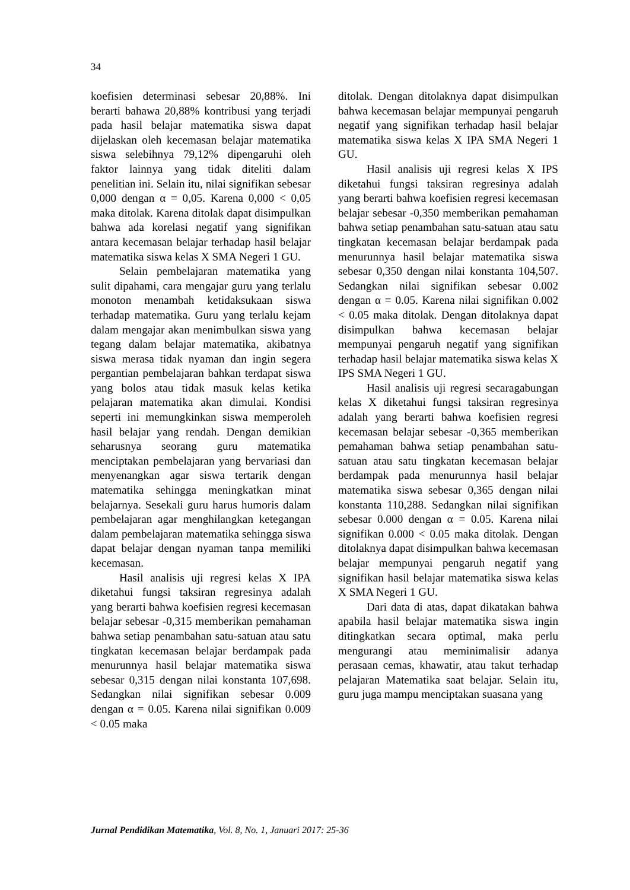34
koefisien determinasi sebesar 20,88%. Ini berarti bahawa 20,88% kontribusi yang terjadi pada hasil belajar matematika siswa dapat dijelaskan oleh kecemasan belajar matematika siswa selebihnya 79,12% dipengaruhi oleh faktor lainnya yang tidak diteliti dalam penelitian ini. Selain itu, nilai signifikan sebesar 0,000 dengan α = 0,05. Karena 0,000 < 0,05 maka ditolak. Karena ditolak dapat disimpulkan bahwa ada korelasi negatif yang signifikan antara kecemasan belajar terhadap hasil belajar matematika siswa kelas X SMA Negeri 1 GU.
Selain pembelajaran matematika yang sulit dipahami, cara mengajar guru yang terlalu monoton menambah ketidaksukaan siswa terhadap matematika. Guru yang terlalu kejam dalam mengajar akan menimbulkan siswa yang tegang dalam belajar matematika, akibatnya siswa merasa tidak nyaman dan ingin segera pergantian pembelajaran bahkan terdapat siswa yang bolos atau tidak masuk kelas ketika pelajaran matematika akan dimulai. Kondisi seperti ini memungkinkan siswa memperoleh hasil belajar yang rendah. Dengan demikian seharusnya seorang guru matematika menciptakan pembelajaran yang bervariasi dan menyenangkan agar siswa tertarik dengan matematika sehingga meningkatkan minat belajarnya. Sesekali guru harus humoris dalam pembelajaran agar menghilangkan ketegangan dalam pembelajaran matematika sehingga siswa dapat belajar dengan nyaman tanpa memiliki kecemasan.
Hasil analisis uji regresi kelas X IPA diketahui fungsi taksiran regresinya adalah yang berarti bahwa koefisien regresi kecemasan belajar sebesar -0,315 memberikan pemahaman bahwa setiap penambahan satu-satuan atau satu tingkatan kecemasan belajar berdampak pada menurunnya hasil belajar matematika siswa sebesar 0,315 dengan nilai konstanta 107,698. Sedangkan nilai signifikan sebesar 0.009 dengan α = 0.05. Karena nilai signifikan 0.009 < 0.05 maka
ditolak. Dengan ditolaknya dapat disimpulkan bahwa kecemasan belajar mempunyai pengaruh negatif yang signifikan terhadap hasil belajar matematika siswa kelas X IPA SMA Negeri 1 GU.
Hasil analisis uji regresi kelas X IPS diketahui fungsi taksiran regresinya adalah yang berarti bahwa koefisien regresi kecemasan belajar sebesar -0,350 memberikan pemahaman bahwa setiap penambahan satu-satuan atau satu tingkatan kecemasan belajar berdampak pada menurunnya hasil belajar matematika siswa sebesar 0,350 dengan nilai konstanta 104,507. Sedangkan nilai signifikan sebesar 0.002 dengan α = 0.05. Karena nilai signifikan 0.002 < 0.05 maka ditolak. Dengan ditolaknya dapat disimpulkan bahwa kecemasan belajar mempunyai pengaruh negatif yang signifikan terhadap hasil belajar matematika siswa kelas X IPS SMA Negeri 1 GU.
Hasil analisis uji regresi secaragabungan kelas X diketahui fungsi taksiran regresinya adalah yang berarti bahwa koefisien regresi kecemasan belajar sebesar -0,365 memberikan pemahaman bahwa setiap penambahan satu-satuan atau satu tingkatan kecemasan belajar berdampak pada menurunnya hasil belajar matematika siswa sebesar 0,365 dengan nilai konstanta 110,288. Sedangkan nilai signifikan sebesar 0.000 dengan α = 0.05. Karena nilai signifikan 0.000 < 0.05 maka ditolak. Dengan ditolaknya dapat disimpulkan bahwa kecemasan belajar mempunyai pengaruh negatif yang signifikan hasil belajar matematika siswa kelas X SMA Negeri 1 GU.
Dari data di atas, dapat dikatakan bahwa apabila hasil belajar matematika siswa ingin ditingkatkan secara optimal, maka perlu mengurangi atau meminimalisir adanya perasaan cemas, khawatir, atau takut terhadap pelajaran Matematika saat belajar. Selain itu, guru juga mampu menciptakan suasana yang
Jurnal Pendidikan Matematika, Vol. 8, No. 1, Januari 2017: 25-36